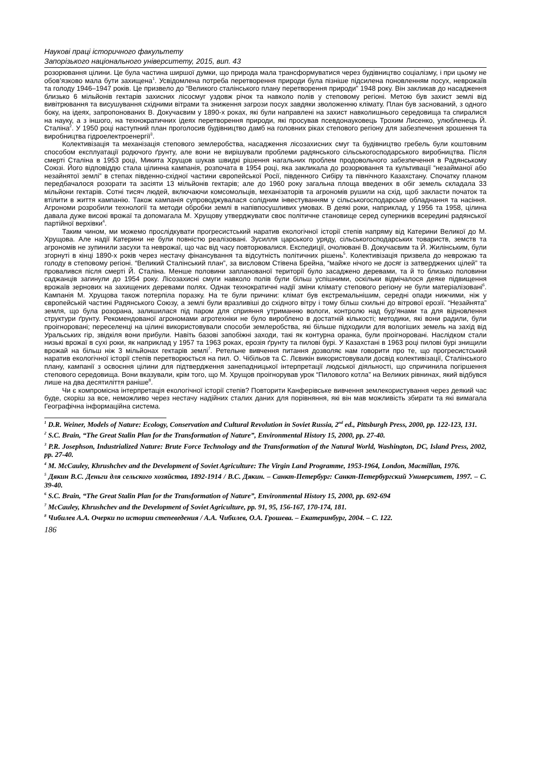Наукові праці історичного факультету
Запорізького національного університету, 2015, вип. 43
розорювання цілини. Це була частина ширшої думки, що природа мала трансформуватися через будівництво соціалізму, і при цьому не обов’язково мала бути захищена<sup>1</sup>. Усвідомлена потреба перетворення природи була пізніше підсилена поновленням посух, неврожаїв та голоду 1946–1947 років. Це призвело до “Великого сталінського плану перетворення природи” 1948 року. Він закликав до насадження близько 6 мільйонів гектарів захисних лісосмуг уздовж річок та навколо полів у степовому регіоні. Метою був захист землі від вивітрювання та висушування східними вітрами та зниження загрози посух завдяки зволоженню клімату. План був заснований, з одного боку, на ідеях, запропонованих В. Докучаєвим у 1890-х роках, які були направлені на захист навколишнього середовища та спиралися на науку, а з іншого, на технократичних ідеях перетворення природи, які просував псевдонауковець Трохим Лисенко, улюбленець Й. Сталіна<sup>2</sup>. У 1950 році наступний план проголосив будівництво дамб на головних ріках степового регіону для забезпечення зрошення та виробництва гідроелектроенергії<sup>3</sup>.
Колективізація та механізація степового землеробства, насадження лісозахисних смуг та будівництво гребель були коштовним способом експлуатації родючого ґрунту, але вони не вирішували проблеми радянського сільськогосподарського виробництва. Після смерті Сталіна в 1953 році, Микита Хрущов шукав швидкі рішення нагальних проблем продовольчого забезпечення в Радянському Союзі. Його відповіддю стала цілинна кампанія, розпочата в 1954 році, яка закликала до розорювання та культивації “незайманої або незайнятої землі” в степах південно-східної частини європейської Росії, південного Сибіру та північного Казахстану. Спочатку планом передбачалося розорати та засіяти 13 мільйонів гектарів; але до 1960 року загальна площа введених в обіг земель складала 33 мільйони гектарів. Сотні тисяч людей, включаючи комсомольців, механізаторів та агрономів рушили на схід, щоб закласти початок та втілити в життя кампанію. Також кампанія супроводжувалася солідним інвестуванням у сільськогосподарське обладнання та насіння. Агрономи розробили технології та методи обробки землі в напівпосушливих умовах. В деякі роки, наприклад, у 1956 та 1958, цілина давала дуже високі врожаї та допомагала М. Хрущову утверджувати своє політичне становище серед суперників всередині радянської партійної верхівки<sup>4</sup>.
Таким чином, ми можемо прослідкувати прогресистський наратив екологічної історії степів напряму від Катерини Великої до М. Хрущова. Але надії Катерини не були повністю реалізовані. Зусилля царського уряду, сільськогосподарських товариств, земств та агрономів не зупинили засухи та неврожаї, що час від часу повторювалися. Експедиції, очолювані В. Докучаєвим та Й. Жилінським, були згорнуті в кінці 1890-х років через нестачу фінансування та відсутність політичних рішень<sup>5</sup>. Колективізація призвела до неврожаю та голоду в степовому регіоні. “Великий Сталінський план”, за висловом Стівена Брейна, “майже нічого не досяг із затверджених цілей” та провалився після смерті Й. Сталіна. Менше половини запланованої території було засаджено деревами, та й то близько половини саджанців загинули до 1954 року. Лісозахисні смуги навколо полів були більш успішними, оскільки відмічалося деяке підвищення врожаїв зернових на захищених деревами полях. Однак технократичні надії зміни клімату степового регіону не були матеріалізовані<sup>6</sup>. Кампанія М. Хрущова також потерпіла поразку. На те були причини: клімат був екстремальнішим, середні опади нижчими, ніж у європейській частині Радянського Союзу, а землі були вразливіші до східного вітру і тому більш схильні до вітрової ерозії. “Незайнята” земля, що була розорана, залишилася під паром для сприяння утриманню вологи, контролю над бур’янами та для відновлення структури ґрунту. Рекомендованої агрономами агротехніки не було вироблено в достатній кількості; методики, які вони радили, були проігноровані; переселенці на цілині використовували способи землеробства, які більше підходили для вологіших земель на захід від Уральських гір, звідкіля вони прибули. Навіть базові запобіжні заходи, такі як контурна оранка, були проігноровані. Наслідком стали низькі врожаї в сухі роки, як наприклад у 1957 та 1963 роках, ерозія ґрунту та пилові бурі. У Казахстані в 1963 році пилові бурі знищили врожай на більш ніж 3 мільйонах гектарів землі<sup>7</sup>. Ретельне вивчення питання дозволяє нам говорити про те, що прогресистський наратив екологічної історії степів перетворюється на пил. О. Чібільов та С. Лєвикін використовували досвід колективізації, Сталінського плану, кампанії з освоєння цілини для підтвердження занепадницької інтерпретації людської діяльності, що спричинила погіршення степового середовища. Вони вказували, крім того, що М. Хрущов проігнорував урок “Пилового котла” на Великих рівнинах, який відбувся лише на два десятиліття раніше<sup>8</sup>.
Чи є компромісна інтерпретація екологічної історії степів? Повторити Канферівське вивчення землекористування через деякий час буде, скоріш за все, неможливо через нестачу надійних сталих даних для порівняння, які він мав можливість збирати та які вимагала Географічна інформаційна система.
<sup>1</sup> D.R. Weiner, Models of Nature: Ecology, Conservation and Cultural Revolution in Soviet Russia, 2<sup>nd</sup> ed., Pittsburgh Press, 2000, pp. 122-123, 131.
<sup>2</sup> S.C. Brain, “The Great Stalin Plan for the Transformation of Nature”, Environmental History 15, 2000, pp. 27-40.
<sup>3</sup> P.R. Josephson, Industrialized Nature: Brute Force Technology and the Transformation of the Natural World, Washington, DC, Island Press, 2002, pp. 27-40.
<sup>4</sup> M. McCauley, Khrushchev and the Development of Soviet Agriculture: The Virgin Land Programme, 1953-1964, London, Macmillan, 1976.
<sup>5</sup> Дякин В.С. Деньги для сельского хозяйства, 1892-1914 / В.С. Дякин. – Санкт-Петербург: Санкт-Петербургский Университет, 1997. – С. 39-40.
<sup>6</sup> S.C. Brain, “The Great Stalin Plan for the Transformation of Nature”, Environmental History 15, 2000, pp. 692-694
<sup>7</sup> McCauley, Khrushchev and the Development of Soviet Agriculture, pp. 91, 95, 156-167, 170-174, 181.
<sup>8</sup> Чибилев А.А. Очерки по истории степеведения / А.А. Чибилев, О.А. Грошева. – Екатеринбург, 2004. – С. 122.
186